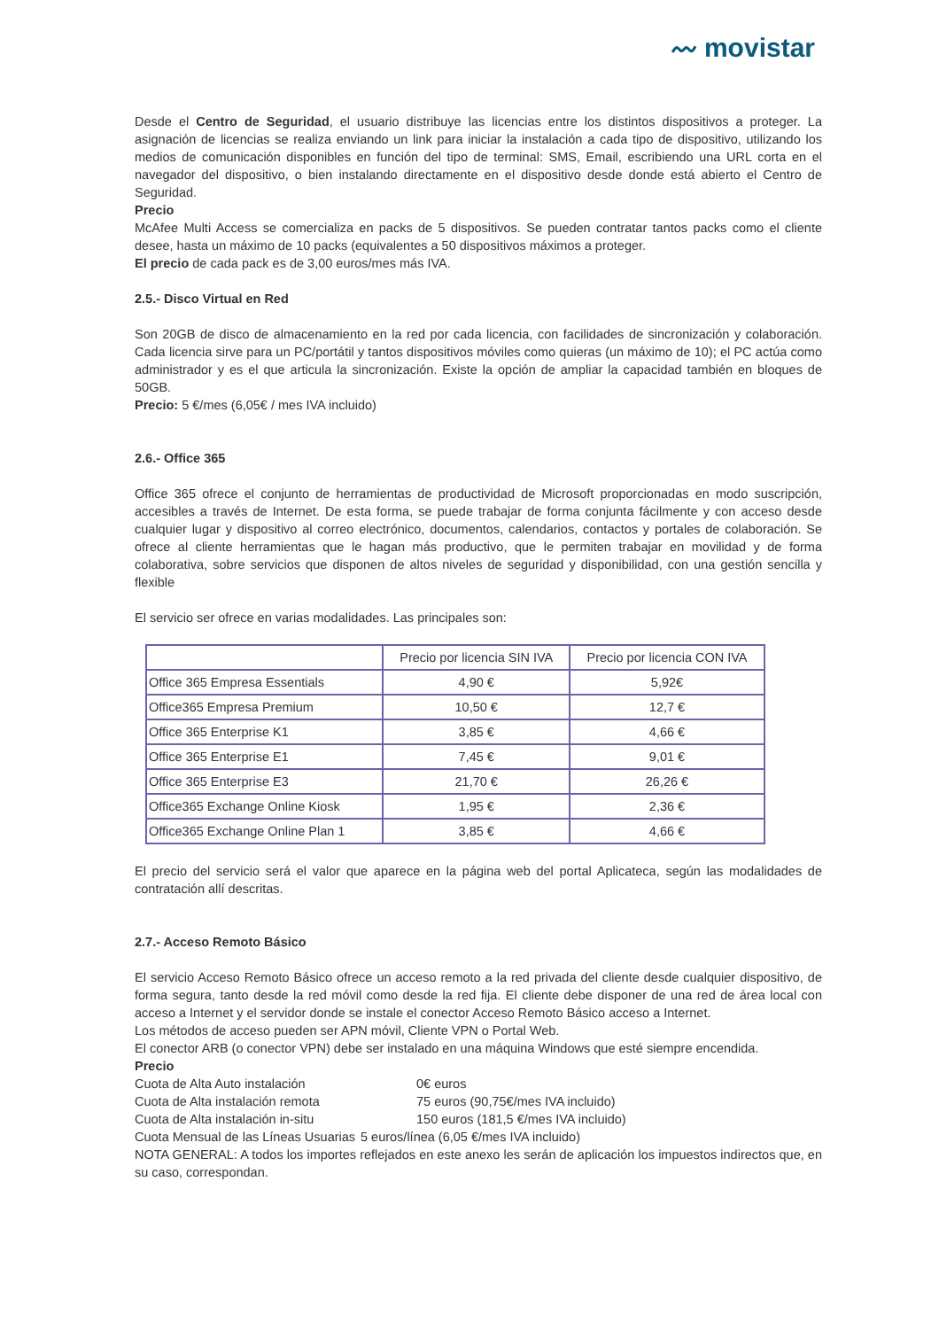〰 movistar
Desde el Centro de Seguridad, el usuario distribuye las licencias entre los distintos dispositivos a proteger. La asignación de licencias se realiza enviando un link para iniciar la instalación a cada tipo de dispositivo, utilizando los medios de comunicación disponibles en función del tipo de terminal: SMS, Email, escribiendo una URL corta en el navegador del dispositivo, o bien instalando directamente en el dispositivo desde donde está abierto el Centro de Seguridad.
Precio
McAfee Multi Access se comercializa en packs de 5 dispositivos. Se pueden contratar tantos packs como el cliente desee, hasta un máximo de 10 packs (equivalentes a 50 dispositivos máximos a proteger.
El precio de cada pack es de 3,00 euros/mes más IVA.
2.5.- Disco Virtual en Red
Son 20GB de disco de almacenamiento en la red por cada licencia, con facilidades de sincronización y colaboración. Cada licencia sirve para un PC/portátil y tantos dispositivos móviles como quieras (un máximo de 10); el PC actúa como administrador y es el que articula la sincronización. Existe la opción de ampliar la capacidad también en bloques de 50GB.
Precio: 5 €/mes (6,05€ / mes IVA incluido)
2.6.- Office 365
Office 365 ofrece el conjunto de herramientas de productividad de Microsoft proporcionadas en modo suscripción, accesibles a través de Internet. De esta forma, se puede trabajar de forma conjunta fácilmente y con acceso desde cualquier lugar y dispositivo al correo electrónico, documentos, calendarios, contactos y portales de colaboración. Se ofrece al cliente herramientas que le hagan más productivo, que le permiten trabajar en movilidad y de forma colaborativa, sobre servicios que disponen de altos niveles de seguridad y disponibilidad, con una gestión sencilla y flexible
El servicio ser ofrece en varias modalidades. Las principales son:
| | Precio por licencia SIN IVA | Precio por licencia CON IVA |
| --- | --- | --- |
| Office 365 Empresa Essentials | 4,90 € | 5,92€ |
| Office365 Empresa Premium | 10,50 € | 12,7 € |
| Office 365 Enterprise K1 | 3,85 € | 4,66 € |
| Office 365 Enterprise E1 | 7,45 € | 9,01 € |
| Office 365 Enterprise E3 | 21,70 € | 26,26 € |
| Office365 Exchange Online Kiosk | 1,95 € | 2,36 € |
| Office365 Exchange Online Plan 1 | 3,85 € | 4,66 € |
El precio del servicio será el valor que aparece en la página web del portal Aplicateca, según las modalidades de contratación allí descritas.
2.7.- Acceso Remoto Básico
El servicio Acceso Remoto Básico ofrece un acceso remoto a la red privada del cliente desde cualquier dispositivo, de forma segura, tanto desde la red móvil como desde la red fija. El cliente debe disponer de una red de área local con acceso a Internet y el servidor donde se instale el conector Acceso Remoto Básico acceso a Internet.
Los métodos de acceso pueden ser APN móvil, Cliente VPN o Portal Web.
El conector ARB (o conector VPN) debe ser instalado en una máquina Windows que esté siempre encendida.
Precio
Cuota de Alta Auto instalación 0€ euros
Cuota de Alta instalación remota 75 euros (90,75€/mes IVA incluido)
Cuota de Alta instalación in-situ 150 euros (181,5 €/mes IVA incluido)
Cuota Mensual de las Líneas Usuarias 5 euros/línea (6,05 €/mes IVA incluido)
NOTA GENERAL: A todos los importes reflejados en este anexo les serán de aplicación los impuestos indirectos que, en su caso, correspondan.